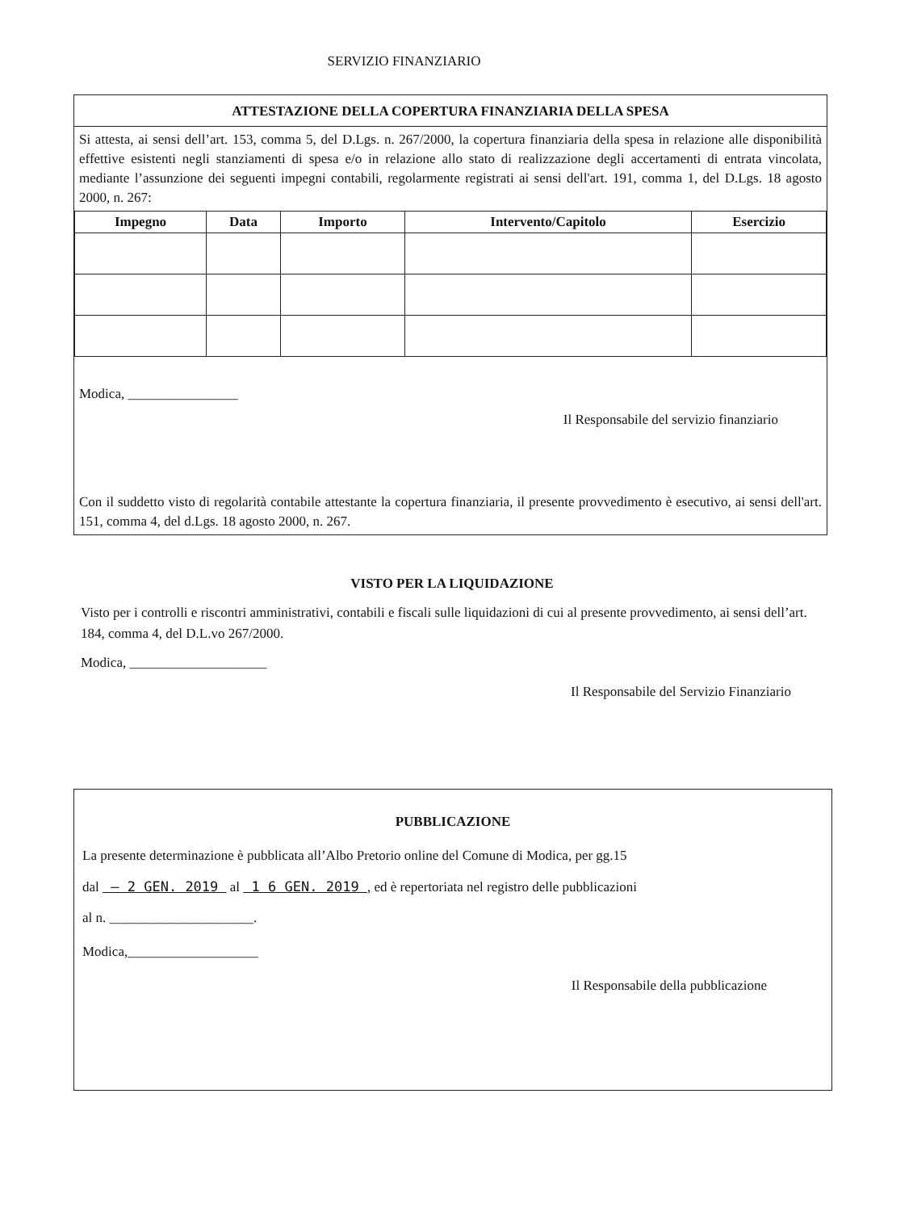SERVIZIO FINANZIARIO
ATTESTAZIONE DELLA COPERTURA FINANZIARIA DELLA SPESA
Si attesta, ai sensi dell’art. 153, comma 5, del D.Lgs. n. 267/2000, la copertura finanziaria della spesa in relazione alle disponibilità effettive esistenti negli stanziamenti di spesa e/o in relazione allo stato di realizzazione degli accertamenti di entrata vincolata, mediante l’assunzione dei seguenti impegni contabili, regolarmente registrati ai sensi dell'art. 191, comma 1, del D.Lgs. 18 agosto 2000, n. 267:
| Impegno | Data | Importo | Intervento/Capitolo | Esercizio |
| --- | --- | --- | --- | --- |
Modica, ________________
Il Responsabile del servizio finanziario
Con il suddetto visto di regolarità contabile attestante la copertura finanziaria, il presente provvedimento è esecutivo, ai sensi dell'art. 151, comma 4, del d.Lgs. 18 agosto 2000, n. 267.
VISTO PER LA LIQUIDAZIONE
Visto per i controlli e riscontri amministrativi, contabili e fiscali sulle liquidazioni di cui al presente provvedimento, ai sensi dell’art. 184, comma 4, del D.L.vo 267/2000.
Modica, ____________________
Il Responsabile del Servizio Finanziario
PUBBLICAZIONE
La presente determinazione è pubblicata all’Albo Pretorio online del Comune di Modica, per gg.15
dal – 2 GEN. 2019 al 1 6 GEN. 2019 , ed è repertoriata nel registro delle pubblicazioni
al n. _____________________.
Modica,___________________
Il Responsabile della pubblicazione